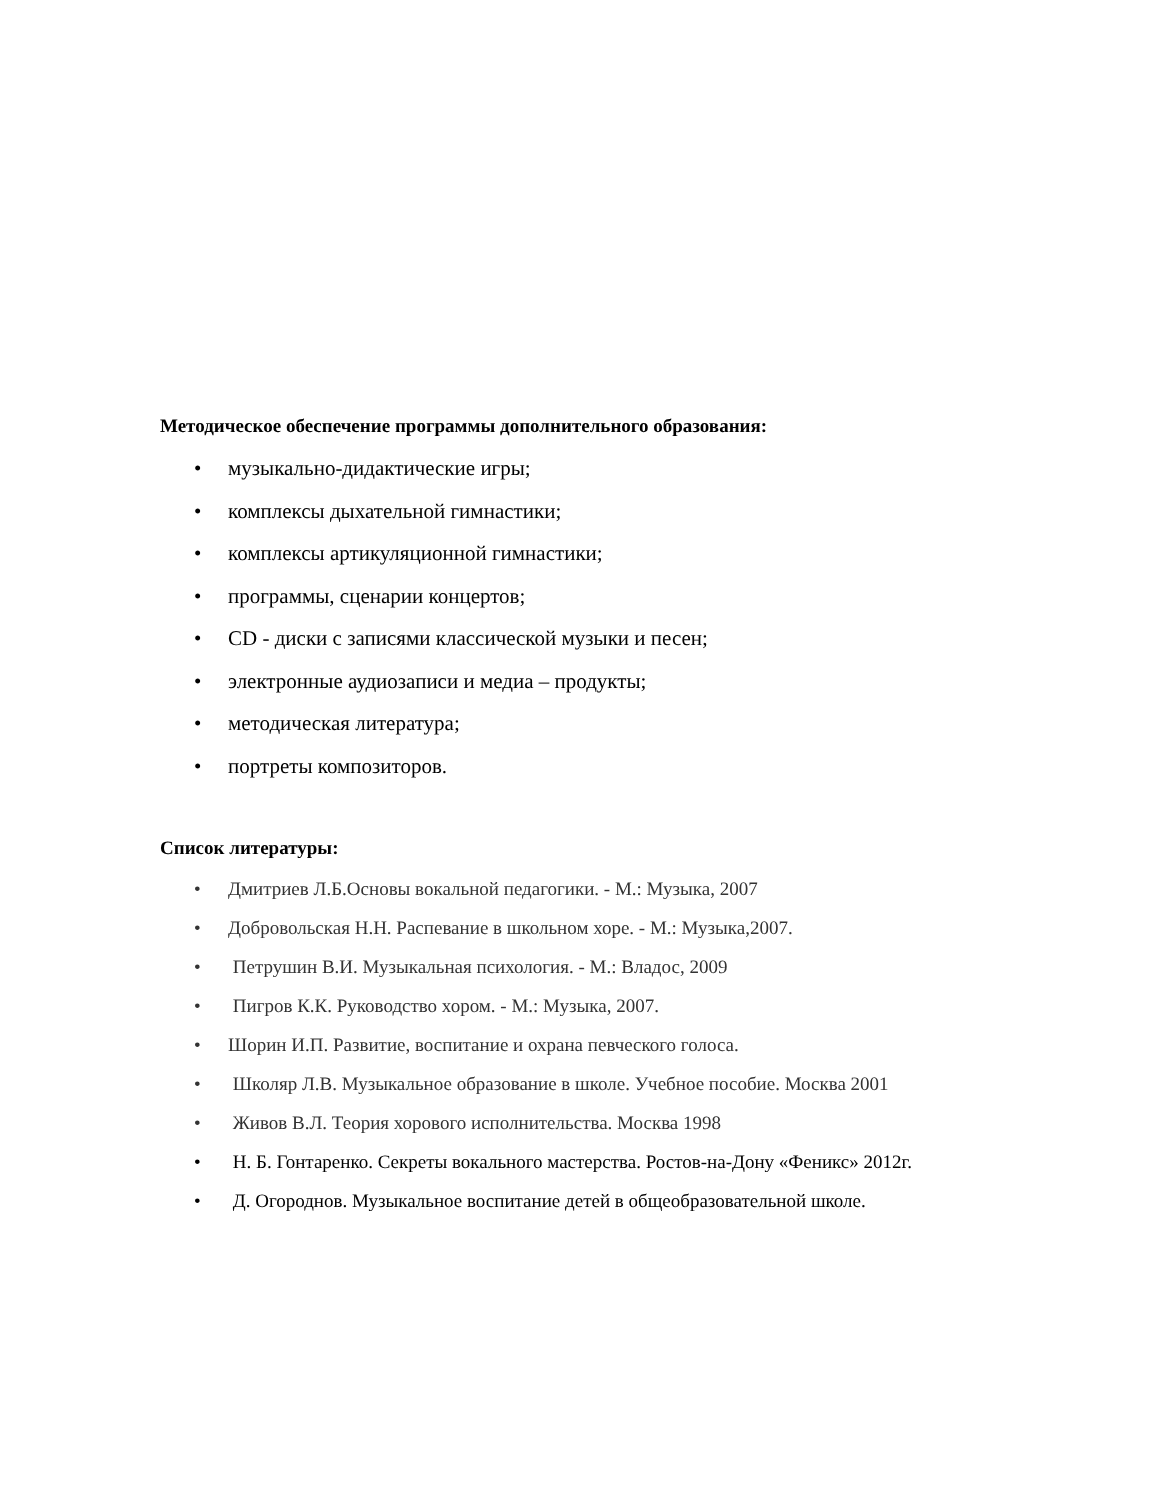Методическое обеспечение программы дополнительного образования:
• музыкально-дидактические игры;
• комплексы дыхательной гимнастики;
• комплексы артикуляционной гимнастики;
• программы, сценарии концертов;
• CD - диски с записями классической музыки и песен;
• электронные аудиозаписи и медиа – продукты;
• методическая литература;
• портреты композиторов.
Список литературы:
• Дмитриев Л.Б.Основы вокальной педагогики. - М.: Музыка, 2007
• Добровольская Н.Н. Распевание в школьном хоре. - М.: Музыка,2007.
• Петрушин В.И. Музыкальная психология. - М.: Владос, 2009
• Пигров К.К. Руководство хором. - М.: Музыка, 2007.
• Шорин И.П. Развитие, воспитание и охрана певческого голоса.
• Школяр Л.В. Музыкальное образование в школе. Учебное пособие. Москва 2001
• Живов В.Л. Теория хорового исполнительства. Москва 1998
• Н. Б. Гонтаренко. Секреты вокального мастерства. Ростов-на-Дону «Феникс» 2012г.
• Д. Огороднов. Музыкальное воспитание детей в общеобразовательной школе.